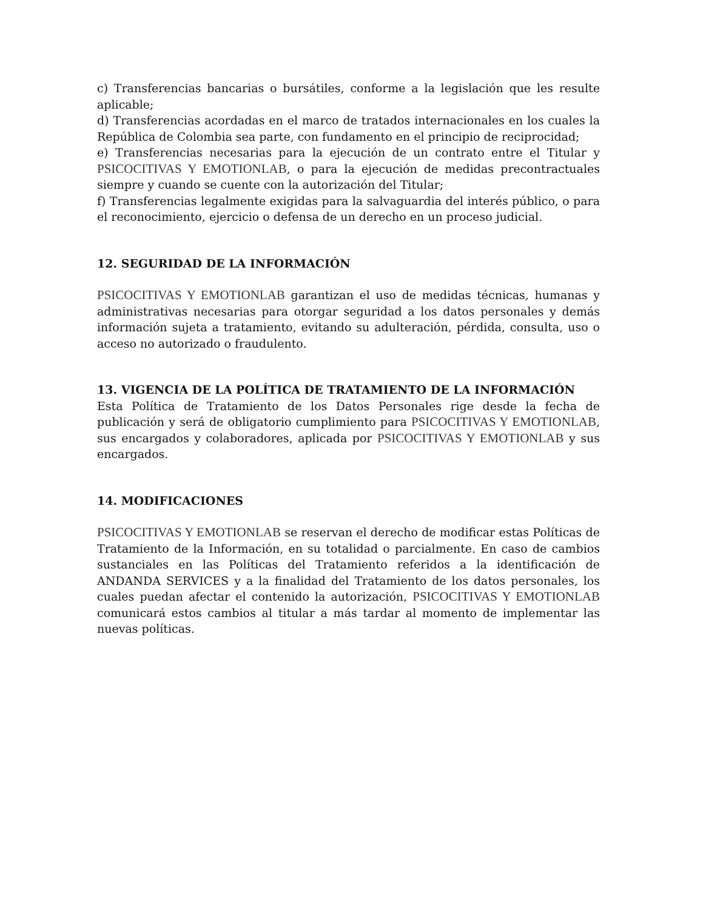c) Transferencias bancarias o bursátiles, conforme a la legislación que les resulte aplicable;
d) Transferencias acordadas en el marco de tratados internacionales en los cuales la República de Colombia sea parte, con fundamento en el principio de reciprocidad;
e) Transferencias necesarias para la ejecución de un contrato entre el Titular y PSICOCITIVAS Y EMOTIONLAB, o para la ejecución de medidas precontractuales siempre y cuando se cuente con la autorización del Titular;
f) Transferencias legalmente exigidas para la salvaguardia del interés público, o para el reconocimiento, ejercicio o defensa de un derecho en un proceso judicial.
12. SEGURIDAD DE LA INFORMACIÓN
PSICOCITIVAS Y EMOTIONLAB garantizan el uso de medidas técnicas, humanas y administrativas necesarias para otorgar seguridad a los datos personales y demás información sujeta a tratamiento, evitando su adulteración, pérdida, consulta, uso o acceso no autorizado o fraudulento.
13. VIGENCIA DE LA POLÍTICA DE TRATAMIENTO DE LA INFORMACIÓN
Esta Política de Tratamiento de los Datos Personales rige desde la fecha de publicación y será de obligatorio cumplimiento para PSICOCITIVAS Y EMOTIONLAB, sus encargados y colaboradores, aplicada por PSICOCITIVAS Y EMOTIONLAB y sus encargados.
14. MODIFICACIONES
PSICOCITIVAS Y EMOTIONLAB se reservan el derecho de modificar estas Políticas de Tratamiento de la Información, en su totalidad o parcialmente. En caso de cambios sustanciales en las Políticas del Tratamiento referidos a la identificación de ANDANDA SERVICES y a la finalidad del Tratamiento de los datos personales, los cuales puedan afectar el contenido la autorización, PSICOCITIVAS Y EMOTIONLAB comunicará estos cambios al titular a más tardar al momento de implementar las nuevas políticas.